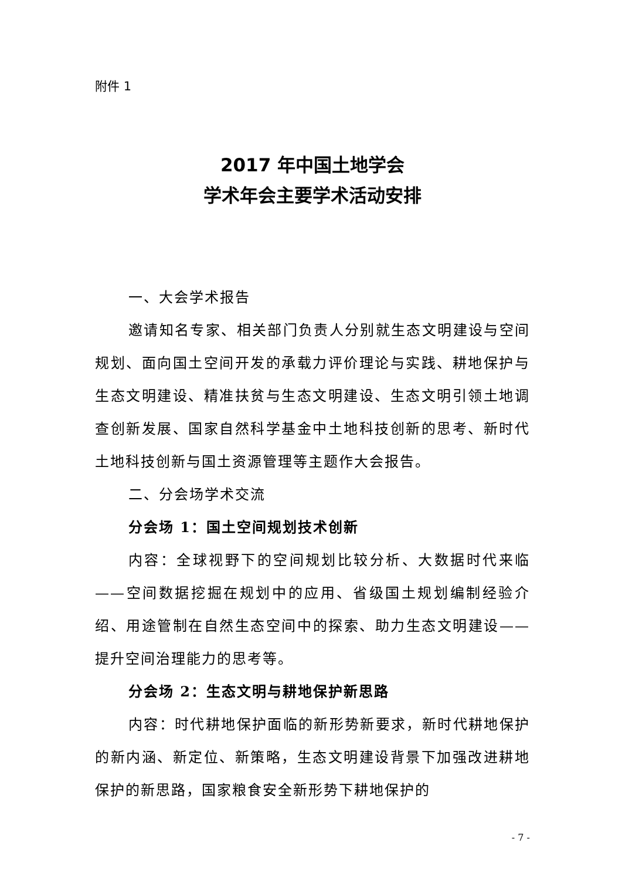附件 1
2017 年中国土地学会
学术年会主要学术活动安排
一、大会学术报告
邀请知名专家、相关部门负责人分别就生态文明建设与空间规划、面向国土空间开发的承载力评价理论与实践、耕地保护与生态文明建设、精准扶贫与生态文明建设、生态文明引领土地调查创新发展、国家自然科学基金中土地科技创新的思考、新时代土地科技创新与国土资源管理等主题作大会报告。
二、分会场学术交流
分会场 1：国土空间规划技术创新
内容：全球视野下的空间规划比较分析、大数据时代来临——空间数据挖掘在规划中的应用、省级国土规划编制经验介绍、用途管制在自然生态空间中的探索、助力生态文明建设——提升空间治理能力的思考等。
分会场 2：生态文明与耕地保护新思路
内容：时代耕地保护面临的新形势新要求，新时代耕地保护的新内涵、新定位、新策略，生态文明建设背景下加强改进耕地保护的新思路，国家粮食安全新形势下耕地保护的
- 7 -